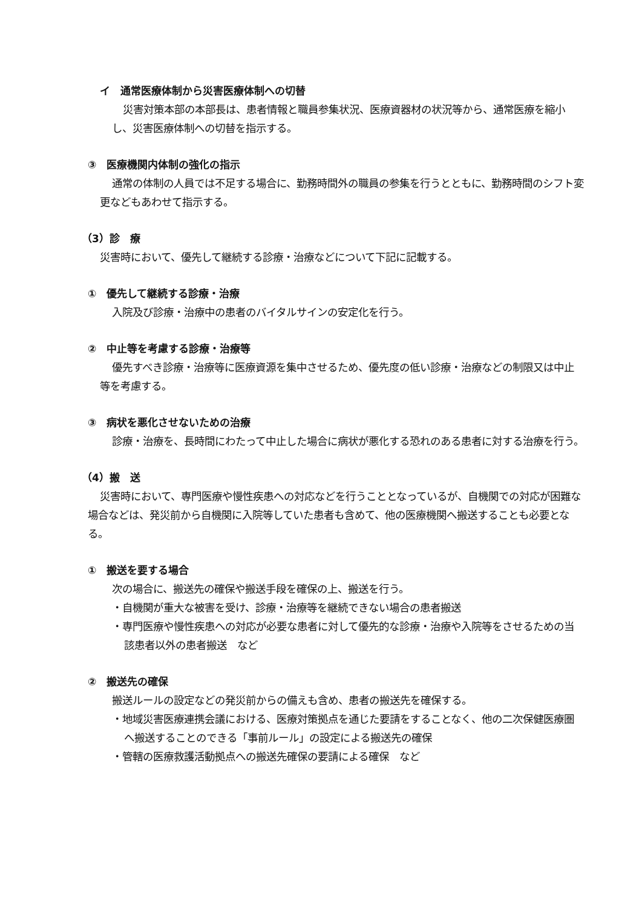イ　通常医療体制から災害医療体制への切替
災害対策本部の本部長は、患者情報と職員参集状況、医療資器材の状況等から、通常医療を縮小し、災害医療体制への切替を指示する。
③　医療機関内体制の強化の指示
通常の体制の人員では不足する場合に、勤務時間外の職員の参集を行うとともに、勤務時間のシフト変更などもあわせて指示する。
（3）診　療
災害時において、優先して継続する診療・治療などについて下記に記載する。
①　優先して継続する診療・治療
入院及び診療・治療中の患者のバイタルサインの安定化を行う。
②　中止等を考慮する診療・治療等
優先すべき診療・治療等に医療資源を集中させるため、優先度の低い診療・治療などの制限又は中止等を考慮する。
③　病状を悪化させないための治療
診療・治療を、長時間にわたって中止した場合に病状が悪化する恐れのある患者に対する治療を行う。
（4）搬　送
災害時において、専門医療や慢性疾患への対応などを行うこととなっているが、自機関での対応が困難な場合などは、発災前から自機関に入院等していた患者も含めて、他の医療機関へ搬送することも必要となる。
①　搬送を要する場合
次の場合に、搬送先の確保や搬送手段を確保の上、搬送を行う。
・自機関が重大な被害を受け、診療・治療等を継続できない場合の患者搬送
・専門医療や慢性疾患への対応が必要な患者に対して優先的な診療・治療や入院等をさせるための当該患者以外の患者搬送　など
②　搬送先の確保
搬送ルールの設定などの発災前からの備えも含め、患者の搬送先を確保する。
・地域災害医療連携会議における、医療対策拠点を通じた要請をすることなく、他の二次保健医療圏へ搬送することのできる「事前ルール」の設定による搬送先の確保
・管轄の医療救護活動拠点への搬送先確保の要請による確保　など